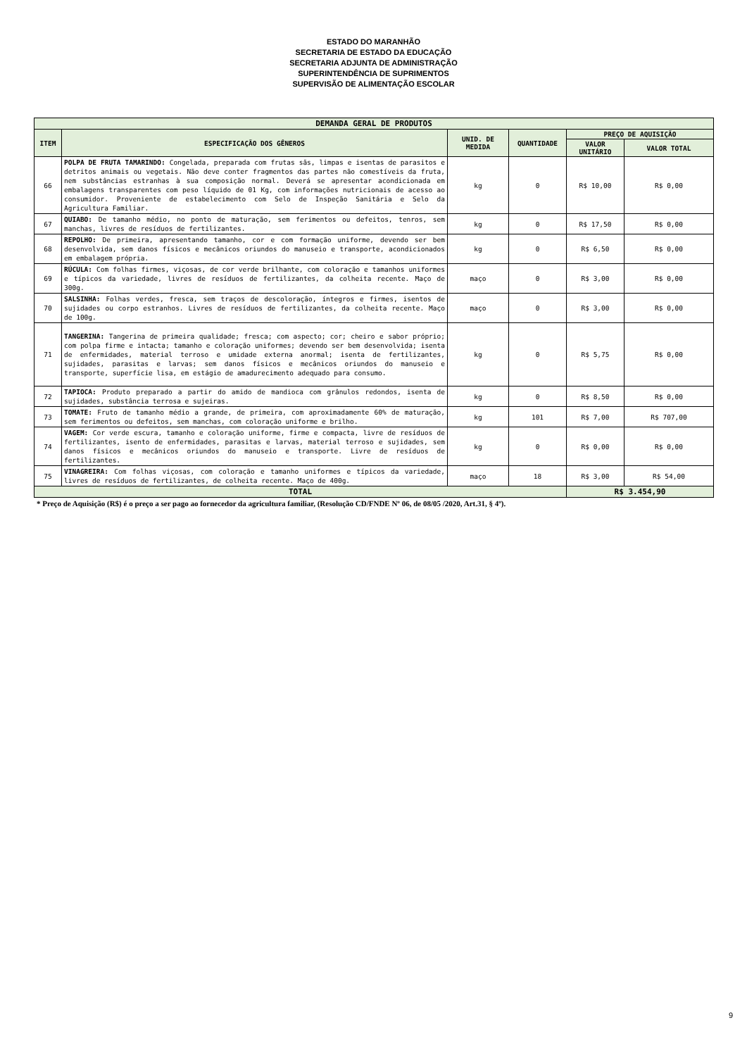ESTADO DO MARANHÃO
SECRETARIA DE ESTADO DA EDUCAÇÃO
SECRETARIA ADJUNTA DE ADMINISTRAÇÃO
SUPERINTENDÊNCIA DE SUPRIMENTOS
SUPERVISÃO DE ALIMENTAÇÃO ESCOLAR
| DEMANDA GERAL DE PRODUTOS | | | | | |
| --- | --- | --- | --- | --- | --- |
| ITEM | ESPECIFICAÇÃO DOS GÊNEROS | UNID. DE MEDIDA | QUANTIDADE | PREÇO DE AQUISIÇÃO | |
| | | | | VALOR UNITÁRIO | VALOR TOTAL |
| 66 | POLPA DE FRUTA TAMARINDO: Congelada, preparada com frutas sãs, limpas e isentas de parasitos e detritos animais ou vegetais. Não deve conter fragmentos das partes não comestíveis da fruta, nem substâncias estranhas à sua composição normal. Deverá se apresentar acondicionada em embalagens transparentes com peso líquido de 01 Kg, com informações nutricionais de acesso ao consumidor. Proveniente de estabelecimento com Selo de Inspeção Sanitária e Selo da Agricultura Familiar. | kg | 0 | R$ 10,00 | R$ 0,00 |
| 67 | QUIABO: De tamanho médio, no ponto de maturação, sem ferimentos ou defeitos, tenros, sem manchas, livres de resíduos de fertilizantes. | kg | 0 | R$ 17,50 | R$ 0,00 |
| 68 | REPOLHO: De primeira, apresentando tamanho, cor e com formação uniforme, devendo ser bem desenvolvida, sem danos físicos e mecânicos oriundos do manuseio e transporte, acondicionados em embalagem própria. | kg | 0 | R$ 6,50 | R$ 0,00 |
| 69 | RÚCULA: Com folhas firmes, viçosas, de cor verde brilhante, com coloração e tamanhos uniformes e típicos da variedade, livres de resíduos de fertilizantes, da colheita recente. Maço de 300g. | maço | 0 | R$ 3,00 | R$ 0,00 |
| 70 | SALSINHA: Folhas verdes, fresca, sem traços de descoloração, íntegros e firmes, isentos de sujidades ou corpo estranhos. Livres de resíduos de fertilizantes, da colheita recente. Maço de 100g. | maço | 0 | R$ 3,00 | R$ 0,00 |
| 71 | TANGERINA: Tangerina de primeira qualidade; fresca; com aspecto; cor; cheiro e sabor próprio; com polpa firme e intacta; tamanho e coloração uniformes; devendo ser bem desenvolvida; isenta de enfermidades, material terroso e umidade externa anormal; isenta de fertilizantes, sujidades, parasitas e larvas; sem danos físicos e mecânicos oriundos do manuseio e transporte, superfície lisa, em estágio de amadurecimento adequado para consumo. | kg | 0 | R$ 5,75 | R$ 0,00 |
| 72 | TAPIOCA: Produto preparado a partir do amido de mandioca com grânulos redondos, isenta de sujidades, substância terrosa e sujeiras. | kg | 0 | R$ 8,50 | R$ 0,00 |
| 73 | TOMATE: Fruto de tamanho médio a grande, de primeira, com aproximadamente 60% de maturação, sem ferimentos ou defeitos, sem manchas, com coloração uniforme e brilho. | kg | 101 | R$ 7,00 | R$ 707,00 |
| 74 | VAGEM: Cor verde escura, tamanho e coloração uniforme, firme e compacta, livre de resíduos de fertilizantes, isento de enfermidades, parasitas e larvas, material terroso e sujidades, sem danos físicos e mecânicos oriundos do manuseio e transporte. Livre de resíduos de fertilizantes. | kg | 0 | R$ 0,00 | R$ 0,00 |
| 75 | VINAGREIRA: Com folhas viçosas, com coloração e tamanho uniformes e típicos da variedade, livres de resíduos de fertilizantes, de colheita recente. Maço de 400g. | maço | 18 | R$ 3,00 | R$ 54,00 |
| TOTAL | | | | R$ 3.454,90 | |
* Preço de Aquisição (R$) é o preço a ser pago ao fornecedor da agricultura familiar, (Resolução CD/FNDE Nº 06, de 08/05 /2020, Art.31, § 4º).
9